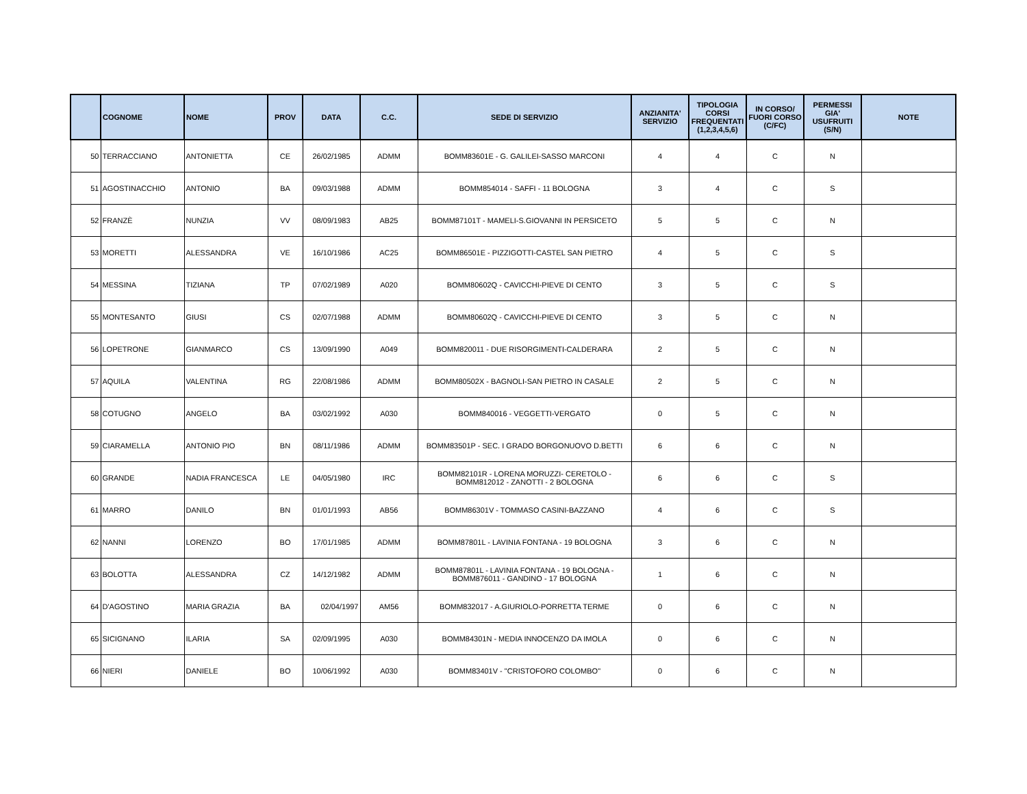| | COGNOME | NOME | PROV | DATA | C.C. | SEDE DI SERVIZIO | ANZIANITA' SERVIZIO | TIPOLOGIA CORSI FREQUENTATI (1,2,3,4,5,6) | IN CORSO/ FUORI CORSO (C/FC) | PERMESSI GIA' USUFRUITI (S/N) | NOTE |
| --- | --- | --- | --- | --- | --- | --- | --- | --- | --- | --- | --- |
| 50 | TERRACCIANO | ANTONIETTA | CE | 26/02/1985 | ADMM | BOMM83601E - G. GALILEI-SASSO MARCONI | 4 | 4 | C | N | |
| 51 | AGOSTINACCHIO | ANTONIO | BA | 09/03/1988 | ADMM | BOMM854014 - SAFFI - 11 BOLOGNA | 3 | 4 | C | S | |
| 52 | FRANZÈ | NUNZIA | VV | 08/09/1983 | AB25 | BOMM87101T - MAMELI-S.GIOVANNI IN PERSICETO | 5 | 5 | C | N | |
| 53 | MORETTI | ALESSANDRA | VE | 16/10/1986 | AC25 | BOMM86501E - PIZZIGOTTI-CASTEL SAN PIETRO | 4 | 5 | C | S | |
| 54 | MESSINA | TIZIANA | TP | 07/02/1989 | A020 | BOMM80602Q - CAVICCHI-PIEVE DI CENTO | 3 | 5 | C | S | |
| 55 | MONTESANTO | GIUSI | CS | 02/07/1988 | ADMM | BOMM80602Q - CAVICCHI-PIEVE DI CENTO | 3 | 5 | C | N | |
| 56 | LOPETRONE | GIANMARCO | CS | 13/09/1990 | A049 | BOMM820011 - DUE RISORGIMENTI-CALDERARA | 2 | 5 | C | N | |
| 57 | AQUILA | VALENTINA | RG | 22/08/1986 | ADMM | BOMM80502X - BAGNOLI-SAN PIETRO IN CASALE | 2 | 5 | C | N | |
| 58 | COTUGNO | ANGELO | BA | 03/02/1992 | A030 | BOMM840016 - VEGGETTI-VERGATO | 0 | 5 | C | N | |
| 59 | CIARAMELLA | ANTONIO PIO | BN | 08/11/1986 | ADMM | BOMM83501P - SEC. I GRADO BORGONUOVO D.BETTI | 6 | 6 | C | N | |
| 60 | GRANDE | NADIA FRANCESCA | LE | 04/05/1980 | IRC | BOMM82101R - LORENA MORUZZI- CERETOLO - BOMM812012 - ZANOTTI - 2 BOLOGNA | 6 | 6 | C | S | |
| 61 | MARRO | DANILO | BN | 01/01/1993 | AB56 | BOMM86301V - TOMMASO CASINI-BAZZANO | 4 | 6 | C | S | |
| 62 | NANNI | LORENZO | BO | 17/01/1985 | ADMM | BOMM87801L - LAVINIA FONTANA - 19 BOLOGNA | 3 | 6 | C | N | |
| 63 | BOLOTTA | ALESSANDRA | CZ | 14/12/1982 | ADMM | BOMM87801L - LAVINIA FONTANA - 19 BOLOGNA - BOMM876011 - GANDINO - 17 BOLOGNA | 1 | 6 | C | N | |
| 64 | D'AGOSTINO | MARIA GRAZIA | BA | 02/04/1997 | AM56 | BOMM832017 - A.GIURIOLO-PORRETTA TERME | 0 | 6 | C | N | |
| 65 | SICIGNANO | ILARIA | SA | 02/09/1995 | A030 | BOMM84301N - MEDIA INNOCENZO DA IMOLA | 0 | 6 | C | N | |
| 66 | NIERI | DANIELE | BO | 10/06/1992 | A030 | BOMM83401V - "CRISTOFORO COLOMBO" | 0 | 6 | C | N | |